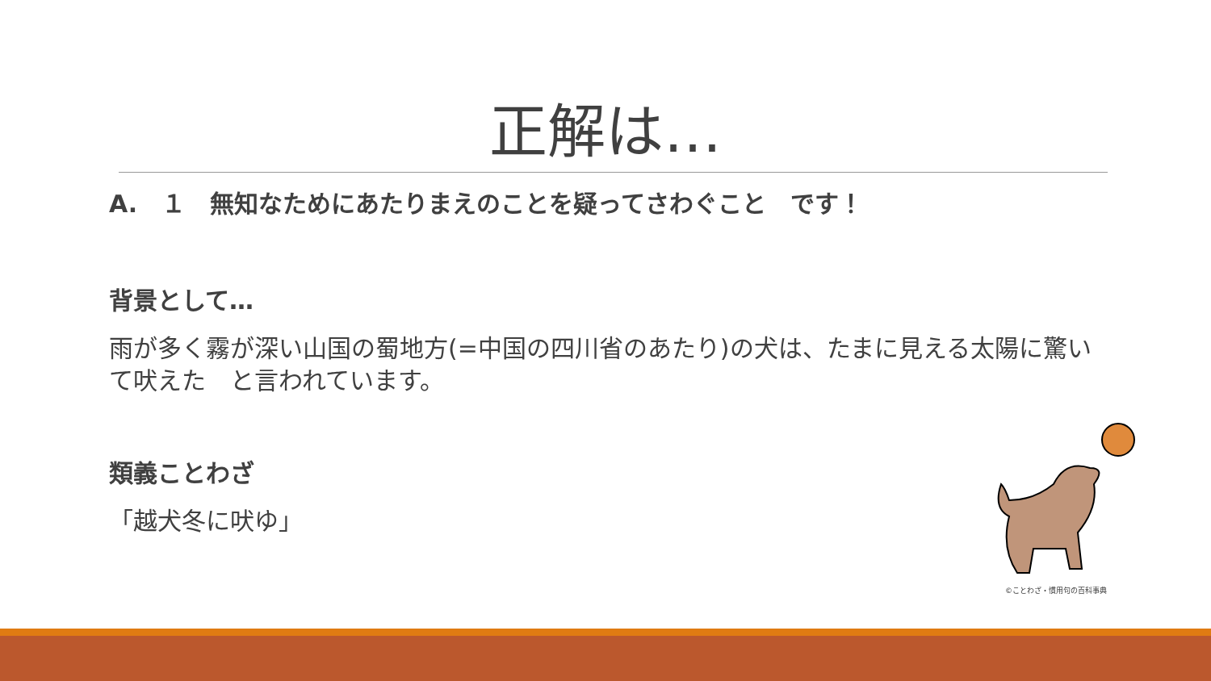正解は…
A.　１　無知なためにあたりまえのことを疑ってさわぐこと　です！
背景として…
雨が多く霧が深い山国の蜀地方(=中国の四川省のあたり)の犬は、たまに見える太陽に驚いて吠えた　と言われています。
類義ことわざ
「越犬冬に吠ゆ」
©ことわざ・慣用句の百科事典